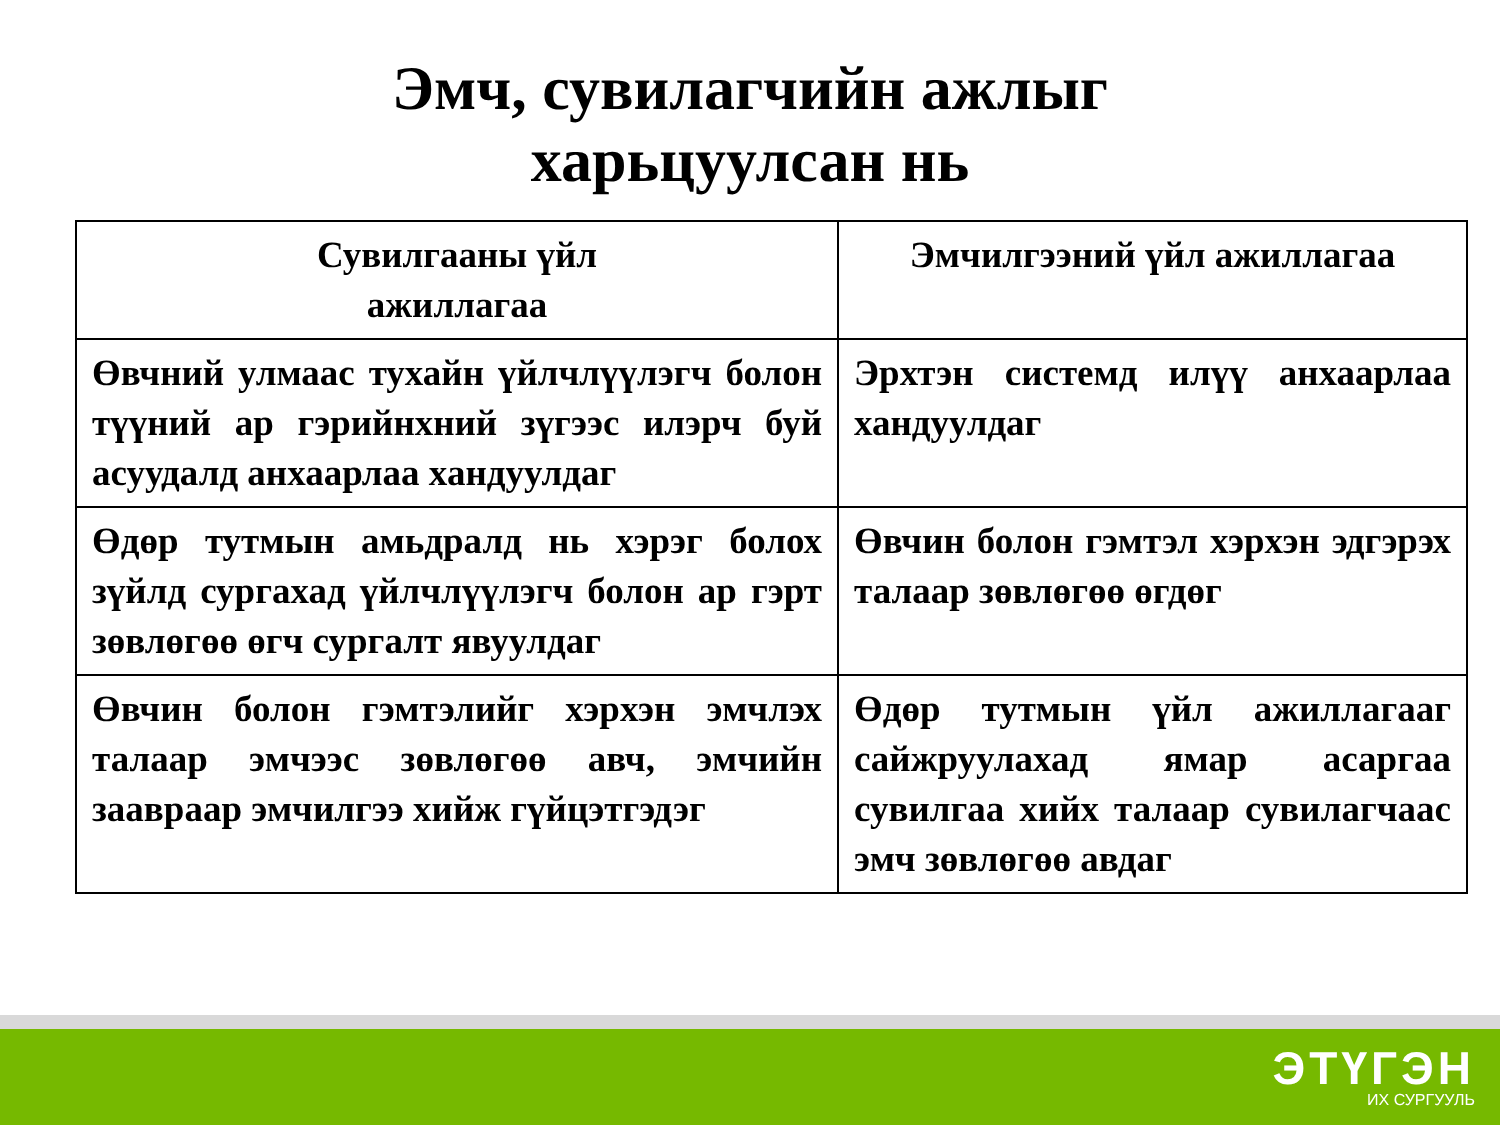Эмч, сувилагчийн ажлыг
харьцуулсан нь
| Сувилгааны үйл ажиллагаа | Эмчилгээний үйл ажиллагаа |
| --- | --- |
| Өвчний улмаас тухайн үйлчлүүлэгч болон түүний ар гэрийнхний зүгээс илэрч буй асуудалд анхаарлаа хандуулдаг | Эрхтэн системд илүү анхаарлаа хандуулдаг |
| Өдөр тутмын амьдралд нь хэрэг болох зүйлд сургахад үйлчлүүлэгч болон ар гэрт зөвлөгөө өгч сургалт явуулдаг | Өвчин болон гэмтэл хэрхэн эдгэрэх талаар зөвлөгөө өгдөг |
| Өвчин болон гэмтэлийг хэрхэн эмчлэх талаар эмчээс зөвлөгөө авч, эмчийн зааврaар эмчилгээ хийж гүйцэтгэдэг | Өдөр тутмын үйл ажиллагааг сайжруулахад ямар асаргаа сувилгаа хийх талаар сувилагчаас эмч зөвлөгөө авдаг |
ЭТҮГЭН
ИХ СУРГУУЛЬ